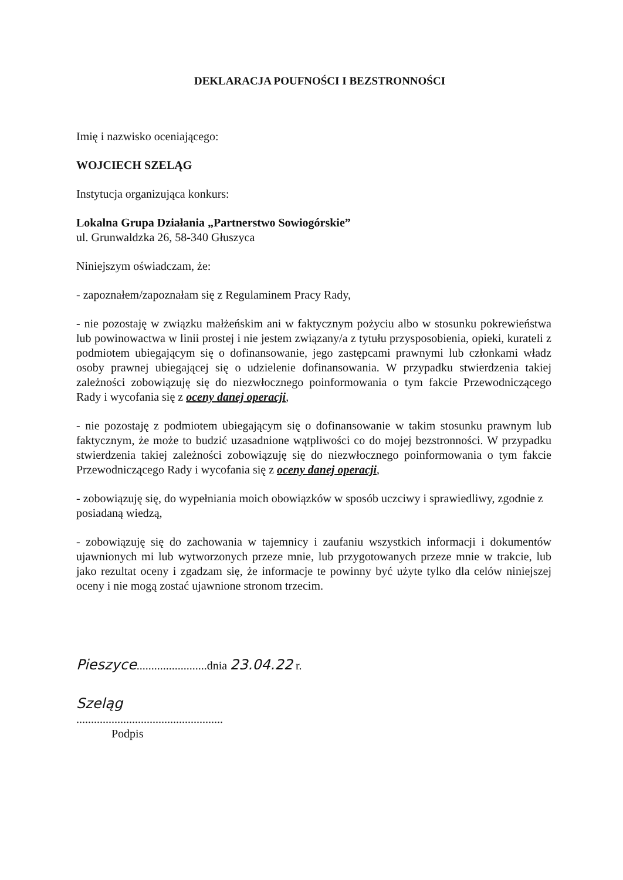DEKLARACJA POUFNOŚCI I BEZSTRONNOŚCI
Imię i nazwisko oceniającego:
WOJCIECH SZELĄG
Instytucja organizująca konkurs:
Lokalna Grupa Działania „Partnerstwo Sowiogórskie”
ul. Grunwaldzka 26, 58-340 Głuszyca
Niniejszym oświadczam, że:
- zapoznałem/zapoznałam się z Regulaminem Pracy Rady,
- nie pozostaję w związku małżeńskim ani w faktycznym pożyciu albo w stosunku pokrewieństwa lub powinowactwa w linii prostej i nie jestem związany/a z tytułu przysposobienia, opieki, kurateli z podmiotem ubiegającym się o dofinansowanie, jego zastępcami prawnymi lub członkami władz osoby prawnej ubiegającej się o udzielenie dofinansowania. W przypadku stwierdzenia takiej zależności zobowiązuję się do niezwłocznego poinformowania o tym fakcie Przewodniczącego Rady i wycofania się z oceny danej operacji,
- nie pozostaję z podmiotem ubiegającym się o dofinansowanie w takim stosunku prawnym lub faktycznym, że może to budzić uzasadnione wątpliwości co do mojej bezstronności. W przypadku stwierdzenia takiej zależności zobowiązuję się do niezwłocznego poinformowania o tym fakcie Przewodniczącego Rady i wycofania się z oceny danej operacji,
- zobowiązuję się, do wypełniania moich obowiązków w sposób uczciwy i sprawiedliwy, zgodnie z posiadaną wiedzą,
- zobowiązuję się do zachowania w tajemnicy i zaufaniu wszystkich informacji i dokumentów ujawnionych mi lub wytworzonych przeze mnie, lub przygotowanych przeze mnie w trakcie, lub jako rezultat oceny i zgadzam się, że informacje te powinny być użyte tylko dla celów niniejszej oceny i nie mogą zostać ujawnione stronom trzecim.
Pieszyce........................dnia 23.04.22 r.
Szeląg
..................................................
Podpis